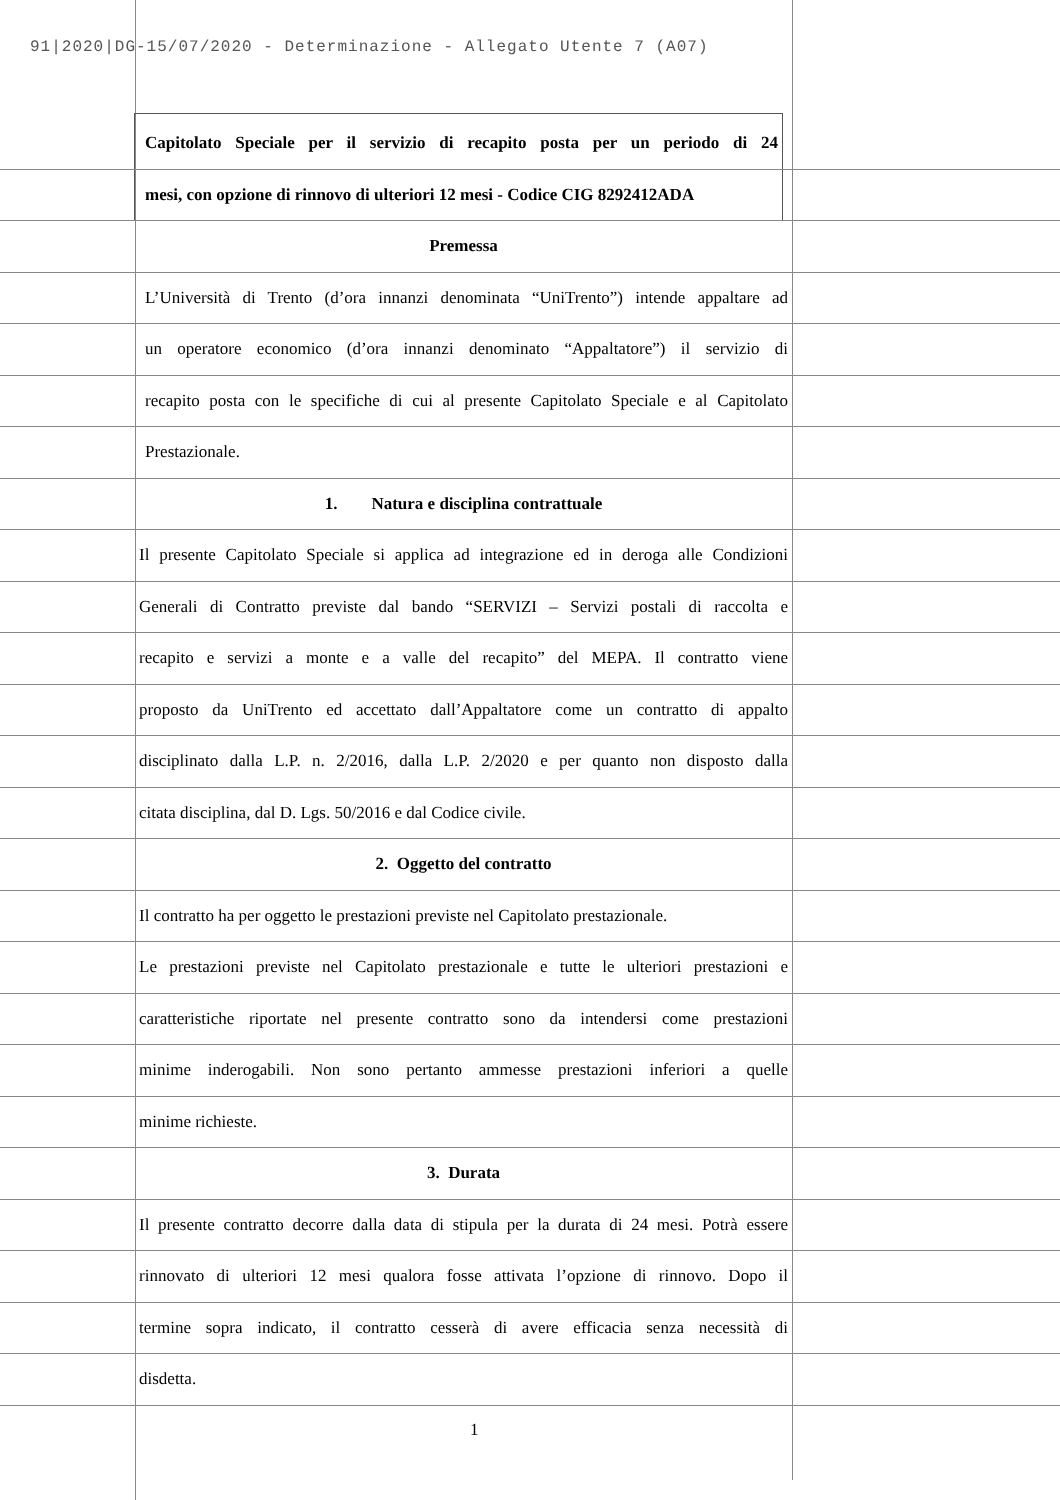91|2020|DG-15/07/2020 - Determinazione - Allegato Utente 7 (A07)
Capitolato Speciale per il servizio di recapito posta per un periodo di 24
mesi, con opzione di rinnovo di ulteriori 12 mesi - Codice CIG 8292412ADA
Premessa
L’Università di Trento (d’ora innanzi denominata “UniTrento”) intende appaltare ad
un operatore economico (d’ora innanzi denominato “Appaltatore”) il servizio di
recapito posta con le specifiche di cui al presente Capitolato Speciale e al Capitolato
Prestazionale.
1. Natura e disciplina contrattuale
Il presente Capitolato Speciale si applica ad integrazione ed in deroga alle Condizioni
Generali di Contratto previste dal bando “SERVIZI – Servizi postali di raccolta e
recapito e servizi a monte e a valle del recapito” del MEPA. Il contratto viene
proposto da UniTrento ed accettato dall’Appaltatore come un contratto di appalto
disciplinato dalla L.P. n. 2/2016, dalla L.P. 2/2020 e per quanto non disposto dalla
citata disciplina, dal D. Lgs. 50/2016 e dal Codice civile.
2. Oggetto del contratto
Il contratto ha per oggetto le prestazioni previste nel Capitolato prestazionale.
Le prestazioni previste nel Capitolato prestazionale e tutte le ulteriori prestazioni e
caratteristiche riportate nel presente contratto sono da intendersi come prestazioni
minime inderogabili. Non sono pertanto ammesse prestazioni inferiori a quelle
minime richieste.
3. Durata
Il presente contratto decorre dalla data di stipula per la durata di 24 mesi. Potrà essere
rinnovato di ulteriori 12 mesi qualora fosse attivata l’opzione di rinnovo. Dopo il
termine sopra indicato, il contratto cesserà di avere efficacia senza necessità di
disdetta.
1